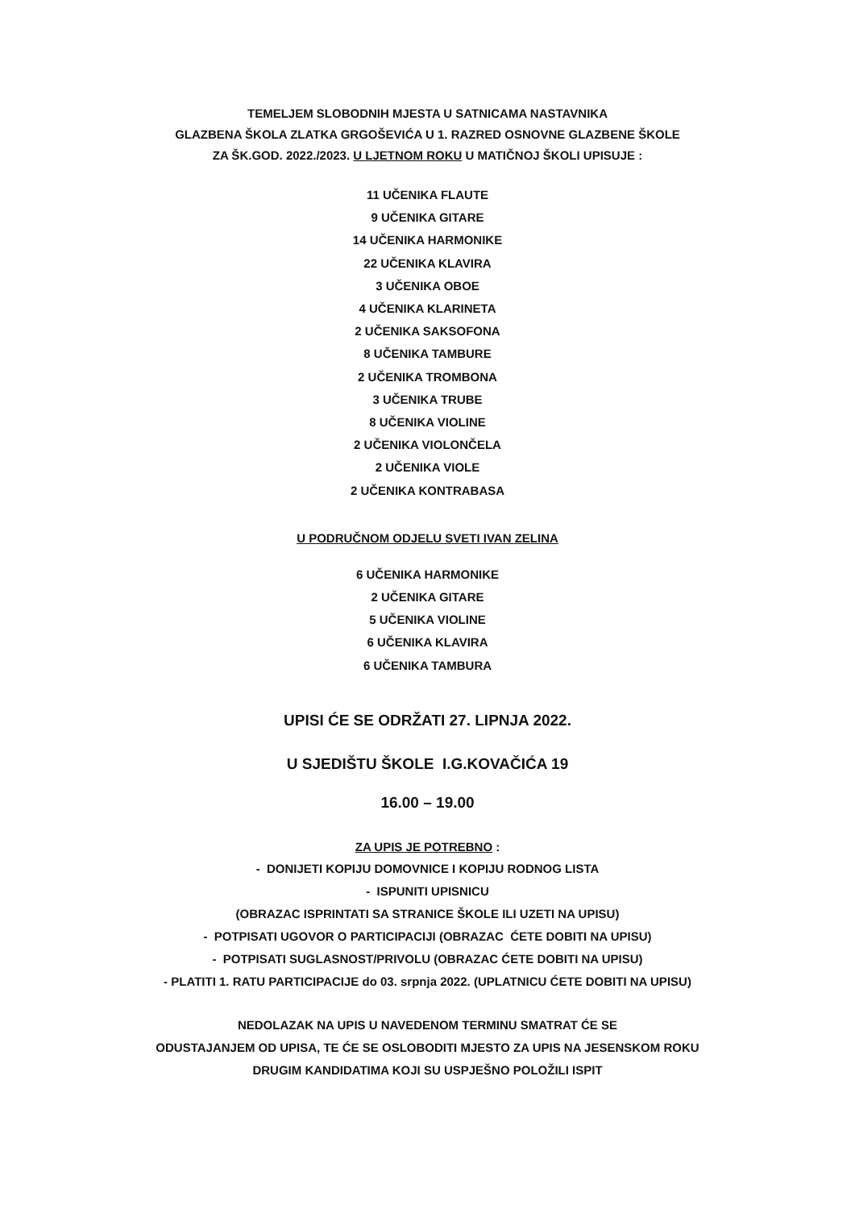TEMELJEM SLOBODNIH MJESTA U SATNICAMA NASTAVNIKA
GLAZBENA ŠKOLA ZLATKA GRGOŠEVIĆA U 1. RAZRED OSNOVNE GLAZBENE ŠKOLE
ZA ŠK.GOD. 2022./2023. U LJETNOM ROKU U MATIČNOJ ŠKOLI UPISUJE :
11 UČENIKA FLAUTE
9 UČENIKA GITARE
14 UČENIKA HARMONIKE
22 UČENIKA KLAVIRA
3 UČENIKA OBOE
4 UČENIKA KLARINETA
2 UČENIKA SAKSOFONA
8 UČENIKA TAMBURE
2 UČENIKA TROMBONA
3 UČENIKA TRUBE
8 UČENIKA VIOLINE
2 UČENIKA VIOLONČELA
2 UČENIKA VIOLE
2 UČENIKA KONTRABASA
U PODRUČNOM ODJELU SVETI IVAN ZELINA
6 UČENIKA HARMONIKE
2 UČENIKA GITARE
5 UČENIKA VIOLINE
6 UČENIKA KLAVIRA
6 UČENIKA TAMBURA
UPISI ĆE SE ODRŽATI 27. LIPNJA 2022.
U SJEDIŠTU ŠKOLE I.G.KOVAČIĆA 19
16.00 – 19.00
ZA UPIS JE POTREBNO :
- DONIJETI KOPIJU DOMOVNICE I KOPIJU RODNOG LISTA
- ISPUNITI UPISNICU
(OBRAZAC ISPRINTATI SA STRANICE ŠKOLE ILI UZETI NA UPISU)
- POTPISATI UGOVOR O PARTICIPACIJI (OBRAZAC ĆETE DOBITI NA UPISU)
- POTPISATI SUGLASNOST/PRIVOLU (OBRAZAC ĆETE DOBITI NA UPISU)
- PLATITI 1. RATU PARTICIPACIJE do 03. srpnja 2022. (UPLATNICU ĆETE DOBITI NA UPISU)
NEDOLAZAK NA UPIS U NAVEDENOM TERMINU SMATRAT ĆE SE
ODUSTAJANJEM OD UPISA, TE ĆE SE OSLOBODITI MJESTO ZA UPIS NA JESENSKOM ROKU
DRUGIM KANDIDATIMA KOJI SU USPJEŠNO POLOŽILI ISPIT